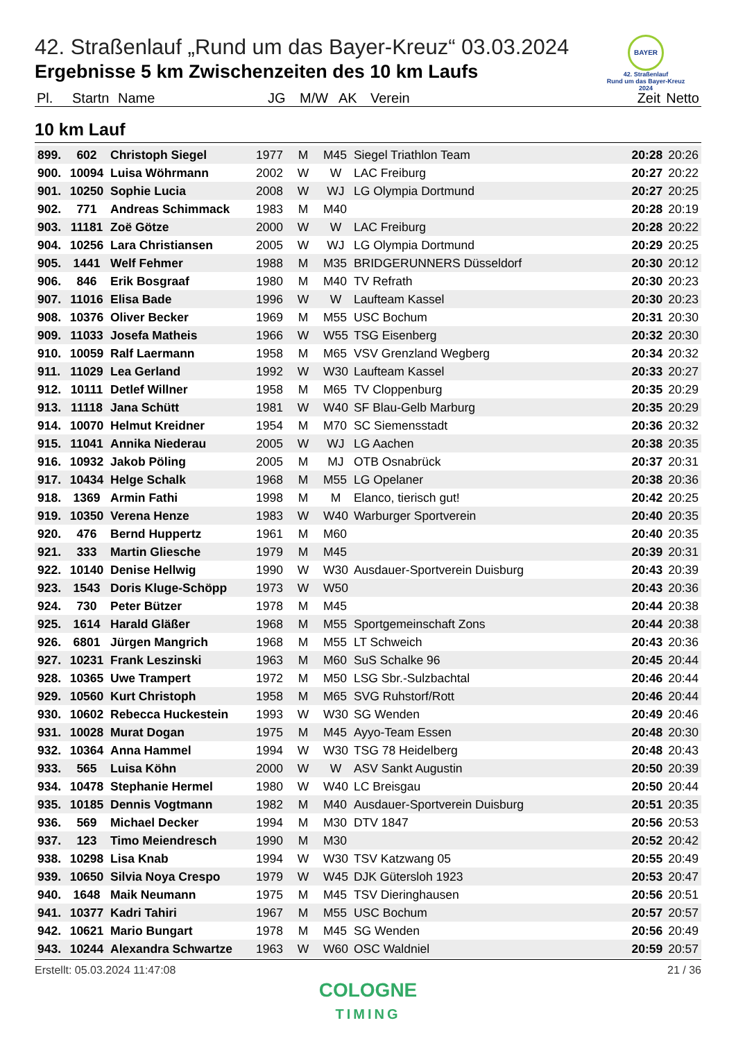42. Straßenlauf „Rund um das Bayer-Kreuz“ 03.03.2024
Ergebnisse 5 km Zwischenzeiten des 10 km Laufs
BAYER
42. Straßenlauf
Rund um das Bayer-Kreuz
2024
| Pl. | Startn | Name | JG | M/W | AK | Verein | Zeit | Netto |
| --- | --- | --- | --- | --- | --- | --- | --- | --- |
10 km Lauf
| 899. | 602 | Christoph Siegel | 1977 | M | M45 | Siegel Triathlon Team | 20:28 | 20:26 |
| 900. | 10094 | Luisa Wöhrmann | 2002 | W | W | LAC Freiburg | 20:27 | 20:22 |
| 901. | 10250 | Sophie Lucia | 2008 | W | WJ | LG Olympia Dortmund | 20:27 | 20:25 |
| 902. | 771 | Andreas Schimmack | 1983 | M | M40 | | 20:28 | 20:19 |
| 903. | 11181 | Zoë Götze | 2000 | W | W | LAC Freiburg | 20:28 | 20:22 |
| 904. | 10256 | Lara Christiansen | 2005 | W | WJ | LG Olympia Dortmund | 20:29 | 20:25 |
| 905. | 1441 | Welf Fehmer | 1988 | M | M35 | BRIDGERUNNERS Düsseldorf | 20:30 | 20:12 |
| 906. | 846 | Erik Bosgraaf | 1980 | M | M40 | TV Refrath | 20:30 | 20:23 |
| 907. | 11016 | Elisa Bade | 1996 | W | W | Laufteam Kassel | 20:30 | 20:23 |
| 908. | 10376 | Oliver Becker | 1969 | M | M55 | USC Bochum | 20:31 | 20:30 |
| 909. | 11033 | Josefa Matheis | 1966 | W | W55 | TSG Eisenberg | 20:32 | 20:30 |
| 910. | 10059 | Ralf Laermann | 1958 | M | M65 | VSV Grenzland Wegberg | 20:34 | 20:32 |
| 911. | 11029 | Lea Gerland | 1992 | W | W30 | Laufteam Kassel | 20:33 | 20:27 |
| 912. | 10111 | Detlef Willner | 1958 | M | M65 | TV Cloppenburg | 20:35 | 20:29 |
| 913. | 11118 | Jana Schütt | 1981 | W | W40 | SF Blau-Gelb Marburg | 20:35 | 20:29 |
| 914. | 10070 | Helmut Kreidner | 1954 | M | M70 | SC Siemensstadt | 20:36 | 20:32 |
| 915. | 11041 | Annika Niederau | 2005 | W | WJ | LG Aachen | 20:38 | 20:35 |
| 916. | 10932 | Jakob Pöling | 2005 | M | MJ | OTB Osnabrück | 20:37 | 20:31 |
| 917. | 10434 | Helge Schalk | 1968 | M | M55 | LG Opelaner | 20:38 | 20:36 |
| 918. | 1369 | Armin Fathi | 1998 | M | M | Elanco, tierisch gut! | 20:42 | 20:25 |
| 919. | 10350 | Verena Henze | 1983 | W | W40 | Warburger Sportverein | 20:40 | 20:35 |
| 920. | 476 | Bernd Huppertz | 1961 | M | M60 | | 20:40 | 20:35 |
| 921. | 333 | Martin Gliesche | 1979 | M | M45 | | 20:39 | 20:31 |
| 922. | 10140 | Denise Hellwig | 1990 | W | W30 | Ausdauer-Sportverein Duisburg | 20:43 | 20:39 |
| 923. | 1543 | Doris Kluge-Schöpp | 1973 | W | W50 | | 20:43 | 20:36 |
| 924. | 730 | Peter Bützer | 1978 | M | M45 | | 20:44 | 20:38 |
| 925. | 1614 | Harald Gläßer | 1968 | M | M55 | Sportgemeinschaft Zons | 20:44 | 20:38 |
| 926. | 6801 | Jürgen Mangrich | 1968 | M | M55 | LT Schweich | 20:43 | 20:36 |
| 927. | 10231 | Frank Leszinski | 1963 | M | M60 | SuS Schalke 96 | 20:45 | 20:44 |
| 928. | 10365 | Uwe Trampert | 1972 | M | M50 | LSG Sbr.-Sulzbachtal | 20:46 | 20:44 |
| 929. | 10560 | Kurt Christoph | 1958 | M | M65 | SVG Ruhstorf/Rott | 20:46 | 20:44 |
| 930. | 10602 | Rebecca Huckestein | 1993 | W | W30 | SG Wenden | 20:49 | 20:46 |
| 931. | 10028 | Murat Dogan | 1975 | M | M45 | Ayyo-Team Essen | 20:48 | 20:30 |
| 932. | 10364 | Anna Hammel | 1994 | W | W30 | TSG 78 Heidelberg | 20:48 | 20:43 |
| 933. | 565 | Luisa Köhn | 2000 | W | W | ASV Sankt Augustin | 20:50 | 20:39 |
| 934. | 10478 | Stephanie Hermel | 1980 | W | W40 | LC Breisgau | 20:50 | 20:44 |
| 935. | 10185 | Dennis Vogtmann | 1982 | M | M40 | Ausdauer-Sportverein Duisburg | 20:51 | 20:35 |
| 936. | 569 | Michael Decker | 1994 | M | M30 | DTV 1847 | 20:56 | 20:53 |
| 937. | 123 | Timo Meiendresch | 1990 | M | M30 | | 20:52 | 20:42 |
| 938. | 10298 | Lisa Knab | 1994 | W | W30 | TSV Katzwang 05 | 20:55 | 20:49 |
| 939. | 10650 | Silvia Noya Crespo | 1979 | W | W45 | DJK Gütersloh 1923 | 20:53 | 20:47 |
| 940. | 1648 | Maik Neumann | 1975 | M | M45 | TSV Dieringhausen | 20:56 | 20:51 |
| 941. | 10377 | Kadri Tahiri | 1967 | M | M55 | USC Bochum | 20:57 | 20:57 |
| 942. | 10621 | Mario Bungart | 1978 | M | M45 | SG Wenden | 20:56 | 20:49 |
| 943. | 10244 | Alexandra Schwartze | 1963 | W | W60 | OSC Waldniel | 20:59 | 20:57 |
Erstellt: 05.03.2024 11:47:08 21 / 36
COLOGNE
TIMING